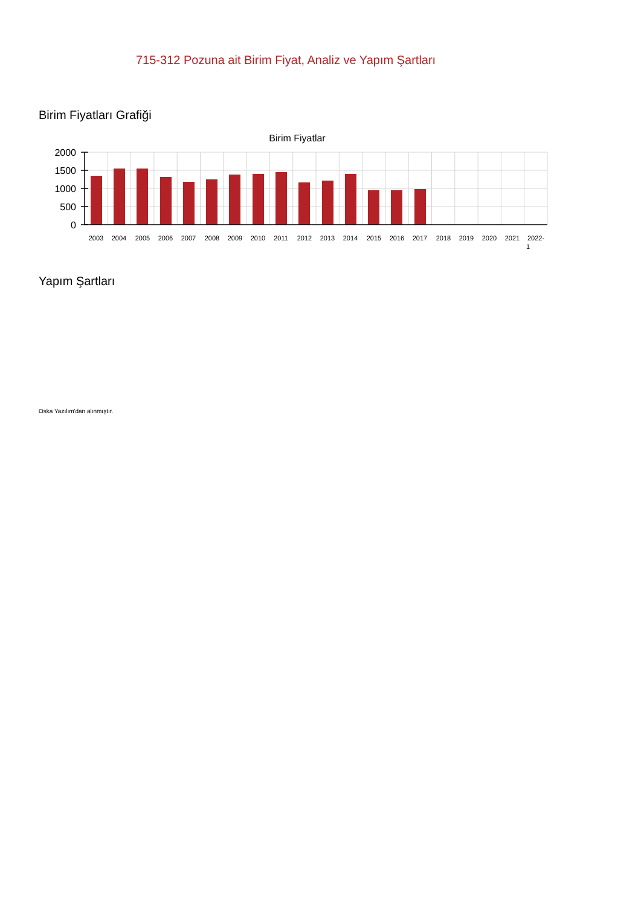715-312 Pozuna ait Birim Fiyat, Analiz ve Yapım Şartları
Birim Fiyatları Grafiği
Birim Fiyatlar
2000
1500
1000
500
0
2003
2004
2005
2006
2007
2008
2009
2010
2011
2012
2013
2014
2015
2016
2017
2018
2019
2020
2021
2022-
1
Yapım Şartları
Oska Yazılım'dan alınmıştır.